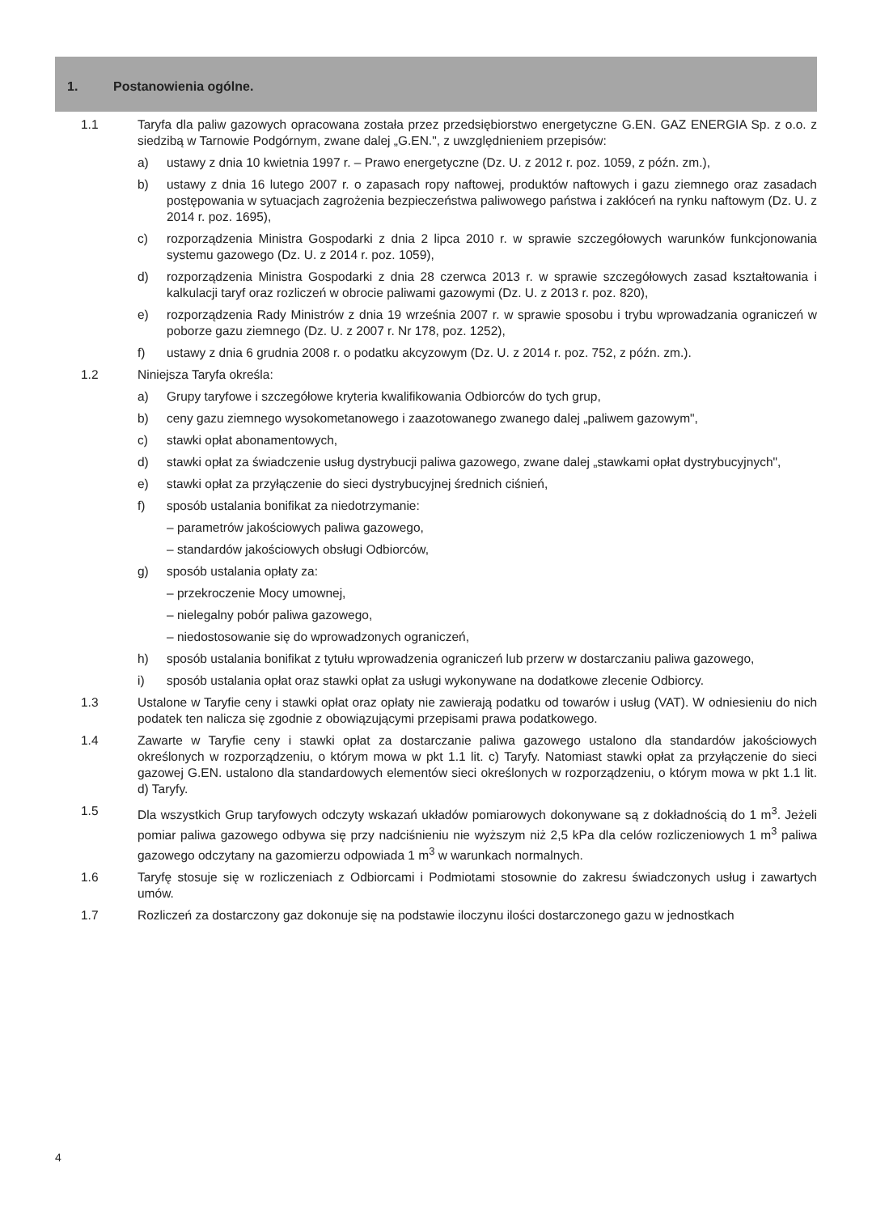1. Postanowienia ogólne.
1.1 Taryfa dla paliw gazowych opracowana została przez przedsiębiorstwo energetyczne G.EN. GAZ ENERGIA Sp. z o.o. z siedzibą w Tarnowie Podgórnym, zwane dalej „G.EN.", z uwzględnieniem przepisów:
a) ustawy z dnia 10 kwietnia 1997 r. – Prawo energetyczne (Dz. U. z 2012 r. poz. 1059, z późn. zm.),
b) ustawy z dnia 16 lutego 2007 r. o zapasach ropy naftowej, produktów naftowych i gazu ziemnego oraz zasadach postępowania w sytuacjach zagrożenia bezpieczeństwa paliwowego państwa i zakłóceń na rynku naftowym (Dz. U. z 2014 r. poz. 1695),
c) rozporządzenia Ministra Gospodarki z dnia 2 lipca 2010 r. w sprawie szczegółowych warunków funkcjo­nowania systemu gazowego (Dz. U. z 2014 r. poz. 1059),
d) rozporządzenia Ministra Gospodarki z dnia 28 czerwca 2013 r. w sprawie szczegółowych zasad kształtowania i kalkulacji taryf oraz rozliczeń w obrocie paliwami gazowymi (Dz. U. z 2013 r. poz. 820),
e) rozporządzenia Rady Ministrów z dnia 19 września 2007 r. w sprawie sposobu i trybu wprowadzania ograniczeń w poborze gazu ziemnego (Dz. U. z 2007 r. Nr 178, poz. 1252),
f) ustawy z dnia 6 grudnia 2008 r. o podatku akcyzowym (Dz. U. z 2014 r. poz. 752, z późn. zm.).
1.2 Niniejsza Taryfa określa:
a) Grupy taryfowe i szczegółowe kryteria kwalifikowania Odbiorców do tych grup,
b) ceny gazu ziemnego wysokometanowego i zaazotowanego zwanego dalej „paliwem gazowym",
c) stawki opłat abonamentowych,
d) stawki opłat za świadczenie usług dystrybucji paliwa gazowego, zwane dalej „stawkami opłat dystrybucyjnych",
e) stawki opłat za przyłączenie do sieci dystrybucyjnej średnich ciśnień,
f) sposób ustalania bonifikat za niedotrzymanie:
– parametrów jakościowych paliwa gazowego,
– standardów jakościowych obsługi Odbiorców,
g) sposób ustalania opłaty za:
– przekroczenie Mocy umownej,
– nielegalny pobór paliwa gazowego,
– niedostosowanie się do wprowadzonych ograniczeń,
h) sposób ustalania bonifikat z tytułu wprowadzenia ograniczeń lub przerw w dostarczaniu paliwa gazowego,
i) sposób ustalania opłat oraz stawki opłat za usługi wykonywane na dodatkowe zlecenie Odbiorcy.
1.3 Ustalone w Taryfie ceny i stawki opłat oraz opłaty nie zawierają podatku od towarów i usług (VAT). W odniesieniu do nich podatek ten nalicza się zgodnie z obowiązującymi przepisami prawa podatkowego.
1.4 Zawarte w Taryfie ceny i stawki opłat za dostarczanie paliwa gazowego ustalono dla standardów jakościowych określonych w rozporządzeniu, o którym mowa w pkt 1.1 lit. c) Taryfy. Natomiast stawki opłat za przyłączenie do sieci gazowej G.EN. ustalono dla standardowych elementów sieci określonych w rozporządzeniu, o którym mowa w pkt 1.1 lit. d) Taryfy.
1.5 Dla wszystkich Grup taryfowych odczyty wskazań układów pomiarowych dokonywane są z dokładnością do 1 m<sup>3</sup>. Jeżeli pomiar paliwa gazowego odbywa się przy nadciśnieniu nie wyższym niż 2,5 kPa dla celów rozliczeniowych 1 m<sup>3</sup> paliwa gazowego odczytany na gazomierzu odpowiada 1 m<sup>3</sup> w warunkach normalnych.
1.6 Taryfę stosuje się w rozliczeniach z Odbiorcami i Podmiotami stosownie do zakresu świadczonych usług i zawartych umów.
1.7 Rozliczeń za dostarczony gaz dokonuje się na podstawie iloczynu ilości dostarczonego gazu w jednostkach
4